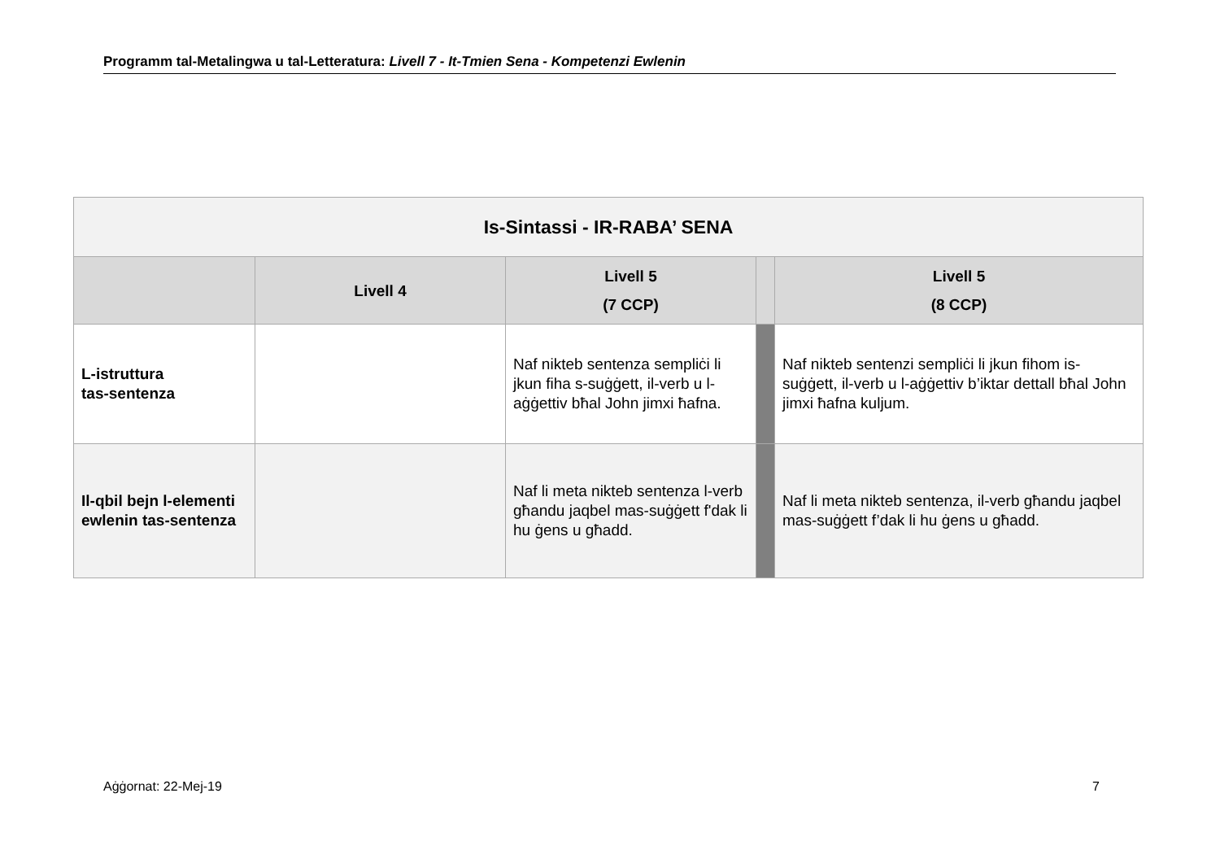Programm tal-Metalingwa u tal-Letteratura: Livell 7 - It-Tmien Sena - Kompetenzi Ewlenin
| Is-Sintassi - IR-RABA’ SENA | | | | |
| --- | --- | --- | --- | --- |
| | Livell 4 | Livell 5 (7 CCP) | | Livell 5 (8 CCP) |
| L-istruttura tas-sentenza | | Naf nikteb sentenza sempliċi li jkun fiha s-suġġett, il-verb u l-aġġettiv bħal John jimxi ħafna. | | Naf nikteb sentenzi sempliċi li jkun fihom is-suġġett, il-verb u l-aġġettiv b’iktar dettall bħal John jimxi ħafna kuljum. |
| Il-qbil bejn l-elementi ewlenin tas-sentenza | | Naf li meta nikteb sentenza l-verb għandu jaqbel mas-suġġett f'dak li hu ġens u għadd. | | Naf li meta nikteb sentenza, il-verb għandu jaqbel mas-suġġett f’dak li hu ġens u għadd. |
Aġġornat: 22-Mej-19 7